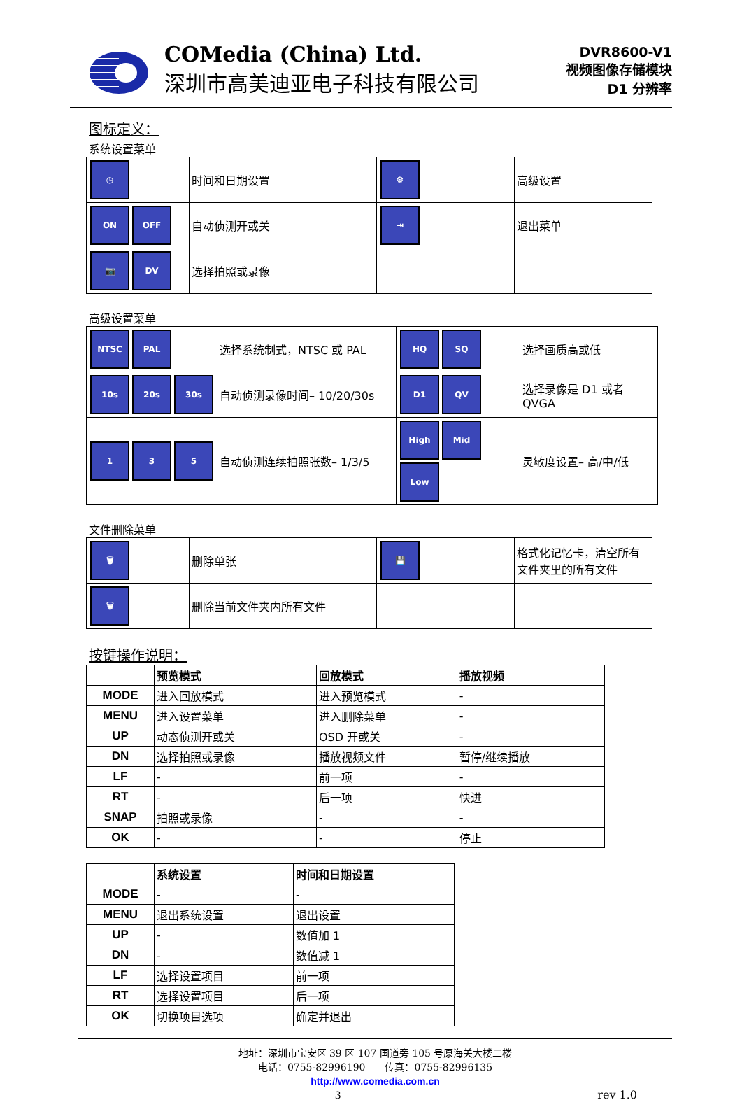COMedia (China) Ltd.
深圳市高美迪亚电子科技有限公司
DVR8600-V1
视频图像存储模块
D1 分辨率
图标定义：
系统设置菜单
| ◷ | 时间和日期设置 | ⚙ | 高级设置 |
| ON OFF | 自动侦测开或关 | ⇥ | 退出菜单 |
| 📷 DV | 选择拍照或录像 | | |
高级设置菜单
| NTSC PAL | 选择系统制式，NTSC 或 PAL | HQ SQ | 选择画质高或低 |
| 10s 20s 30s | 自动侦测录像时间– 10/20/30s | D1 QV | 选择录像是 D1 或者 QVGA |
| 1 3 5 | 自动侦测连续拍照张数– 1/3/5 | High Mid Low | 灵敏度设置– 高/中/低 |
文件删除菜单
| 🗑 | 删除单张 | 💾 | 格式化记忆卡，清空所有文件夹里的所有文件 |
| 🗑 | 删除当前文件夹内所有文件 | | |
按键操作说明：
| | 预览模式 | 回放模式 | 播放视频 |
| MODE | 进入回放模式 | 进入预览模式 | - |
| MENU | 进入设置菜单 | 进入删除菜单 | - |
| UP | 动态侦测开或关 | OSD 开或关 | - |
| DN | 选择拍照或录像 | 播放视频文件 | 暂停/继续播放 |
| LF | - | 前一项 | - |
| RT | - | 后一项 | 快进 |
| SNAP | 拍照或录像 | - | - |
| OK | - | - | 停止 |
| | 系统设置 | 时间和日期设置 |
| MODE | - | - |
| MENU | 退出系统设置 | 退出设置 |
| UP | - | 数值加 1 |
| DN | - | 数值减 1 |
| LF | 选择设置项目 | 前一项 |
| RT | 选择设置项目 | 后一项 |
| OK | 切换项目选项 | 确定并退出 |
地址：深圳市宝安区 39 区 107 国道旁 105 号原海关大楼二楼
电话：0755-82996190　　传真：0755-82996135
http://www.comedia.com.cn
3 rev 1.0